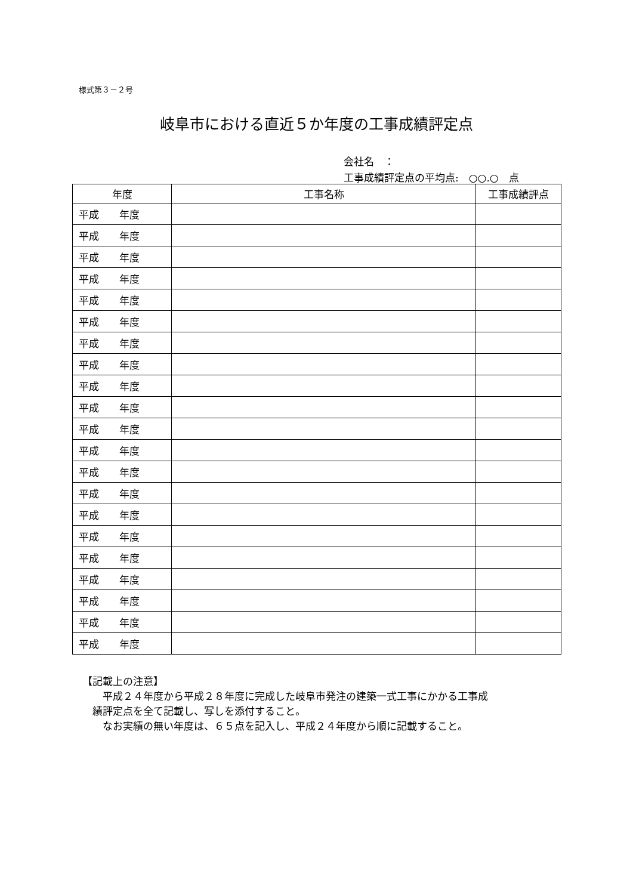様式第３－２号
岐阜市における直近５か年度の工事成績評定点
会社名　：
工事成績評定点の平均点:　○○.○　点
| 年度 | 工事名称 | 工事成績評点 |
| --- | --- | --- |
| 平成 年度 | | |
| 平成 年度 | | |
| 平成 年度 | | |
| 平成 年度 | | |
| 平成 年度 | | |
| 平成 年度 | | |
| 平成 年度 | | |
| 平成 年度 | | |
| 平成 年度 | | |
| 平成 年度 | | |
| 平成 年度 | | |
| 平成 年度 | | |
| 平成 年度 | | |
| 平成 年度 | | |
| 平成 年度 | | |
| 平成 年度 | | |
| 平成 年度 | | |
| 平成 年度 | | |
| 平成 年度 | | |
| 平成 年度 | | |
| 平成 年度 | | |
【記載上の注意】
　　平成２４年度から平成２８年度に完成した岐阜市発注の建築一式工事にかかる工事成
　績評定点を全て記載し、写しを添付すること。
　　なお実績の無い年度は、６５点を記入し、平成２４年度から順に記載すること。